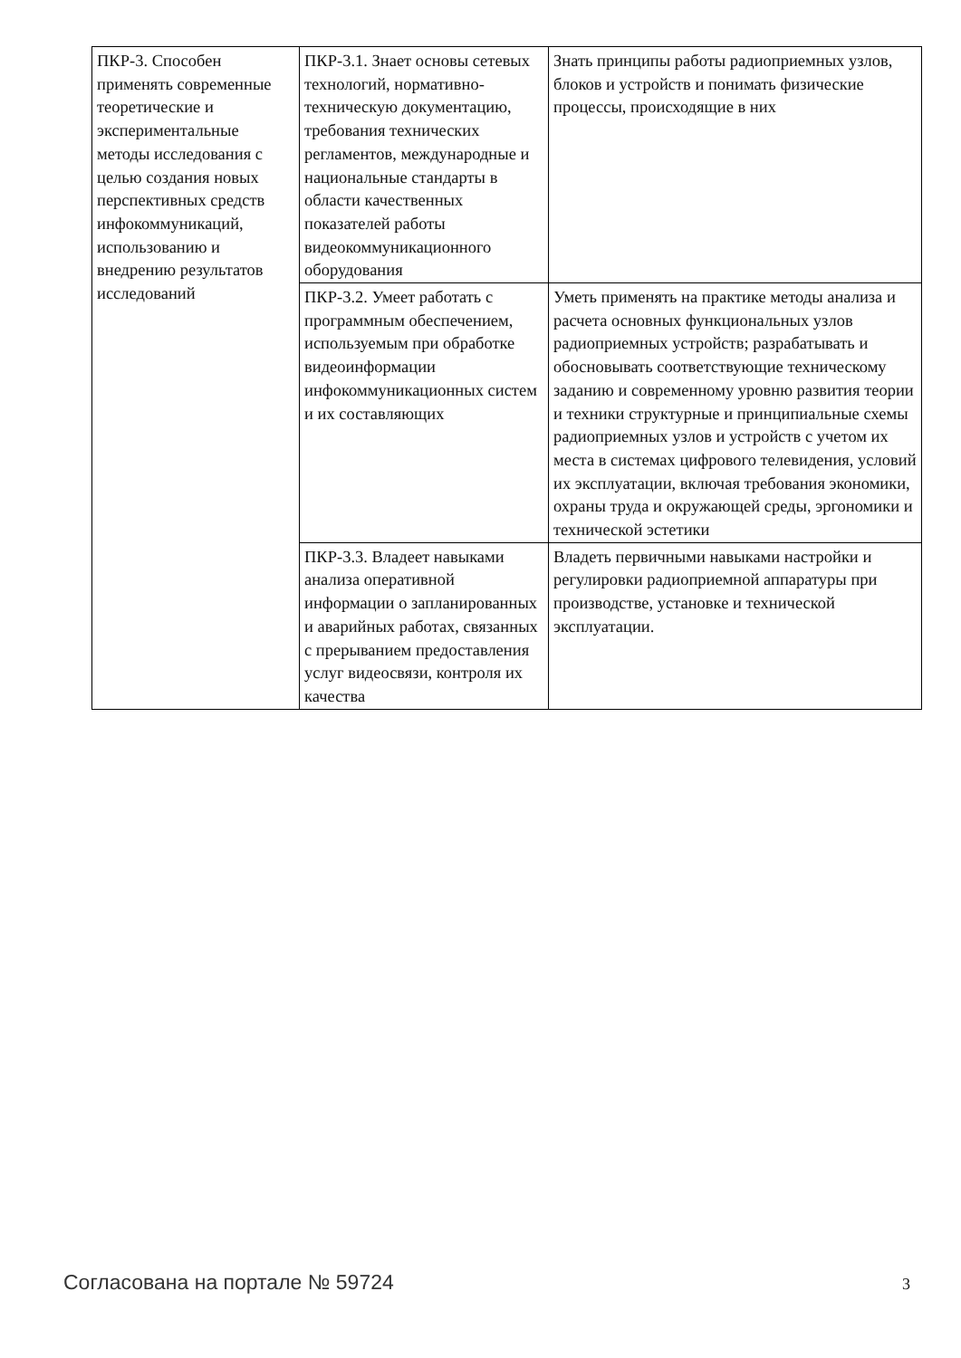| ПКР-3. Способен применять современные теоретические и экспериментальные методы исследования с целью создания новых перспективных средств инфокоммуникаций, использованию и внедрению результатов исследований | ПКР-3.1. Знает основы сетевых технологий, нормативно-техническую документацию, требования технических регламентов, международные и национальные стандарты в области качественных показателей работы видеокоммуникационного оборудования | Знать принципы работы радиоприемных узлов, блоков и устройств и понимать физические процессы, происходящие в них |
| | ПКР-3.2. Умеет работать с программным обеспечением, используемым при обработке видеоинформации инфокоммуникационных систем и их составляющих | Уметь применять на практике методы анализа и расчета основных функциональных узлов радиоприемных устройств; разрабатывать и обосновывать соответствующие техническому заданию и современному уровню развития теории и техники структурные и принципиальные схемы радиоприемных узлов и устройств с учетом их места в системах цифрового телевидения, условий их эксплуатации, включая требования экономики, охраны труда и окружающей среды, эргономики и технической эстетики |
| | ПКР-3.3. Владеет навыками анализа оперативной информации о запланированных и аварийных работах, связанных с прерыванием предоставления услуг видеосвязи, контроля их качества | Владеть первичными навыками настройки и регулировки радиоприемной аппаратуры при производстве, установке и технической эксплуатации. |
Согласована на портале № 59724 3